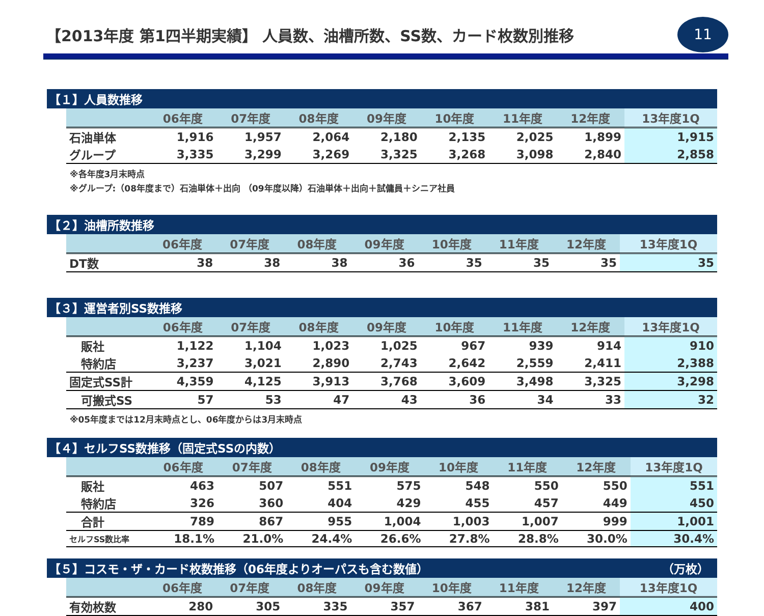【2013年度 第1四半期実績】 人員数、油槽所数、SS数、カード枚数別推移
11
【１】人員数推移
| | 06年度 | 07年度 | 08年度 | 09年度 | 10年度 | 11年度 | 12年度 | 13年度1Q |
| --- | --- | --- | --- | --- | --- | --- | --- | --- |
| 石油単体 | 1,916 | 1,957 | 2,064 | 2,180 | 2,135 | 2,025 | 1,899 | 1,915 |
| グループ | 3,335 | 3,299 | 3,269 | 3,325 | 3,268 | 3,098 | 2,840 | 2,858 |
※各年度3月末時点
※グループ:（08年度まで）石油単体＋出向 （09年度以降）石油単体＋出向＋試傭員＋シニア社員
【２】油槽所数推移
| | 06年度 | 07年度 | 08年度 | 09年度 | 10年度 | 11年度 | 12年度 | 13年度1Q |
| --- | --- | --- | --- | --- | --- | --- | --- | --- |
| DT数 | 38 | 38 | 38 | 36 | 35 | 35 | 35 | 35 |
【３】運営者別SS数推移
| | 06年度 | 07年度 | 08年度 | 09年度 | 10年度 | 11年度 | 12年度 | 13年度1Q |
| --- | --- | --- | --- | --- | --- | --- | --- | --- |
| 販社 | 1,122 | 1,104 | 1,023 | 1,025 | 967 | 939 | 914 | 910 |
| 特約店 | 3,237 | 3,021 | 2,890 | 2,743 | 2,642 | 2,559 | 2,411 | 2,388 |
| 固定式SS計 | 4,359 | 4,125 | 3,913 | 3,768 | 3,609 | 3,498 | 3,325 | 3,298 |
| 可搬式SS | 57 | 53 | 47 | 43 | 36 | 34 | 33 | 32 |
※05年度までは12月末時点とし、06年度からは3月末時点
【４】セルフSS数推移（固定式SSの内数）
| | 06年度 | 07年度 | 08年度 | 09年度 | 10年度 | 11年度 | 12年度 | 13年度1Q |
| --- | --- | --- | --- | --- | --- | --- | --- | --- |
| 販社 | 463 | 507 | 551 | 575 | 548 | 550 | 550 | 551 |
| 特約店 | 326 | 360 | 404 | 429 | 455 | 457 | 449 | 450 |
| 合計 | 789 | 867 | 955 | 1,004 | 1,003 | 1,007 | 999 | 1,001 |
| セルフSS数比率 | 18.1% | 21.0% | 24.4% | 26.6% | 27.8% | 28.8% | 30.0% | 30.4% |
【５】コスモ・ザ・カード枚数推移（06年度よりオーパスも含む数値） （万枚）　
| | 06年度 | 07年度 | 08年度 | 09年度 | 10年度 | 11年度 | 12年度 | 13年度1Q |
| --- | --- | --- | --- | --- | --- | --- | --- | --- |
| 有効枚数 | 280 | 305 | 335 | 357 | 367 | 381 | 397 | 400 |